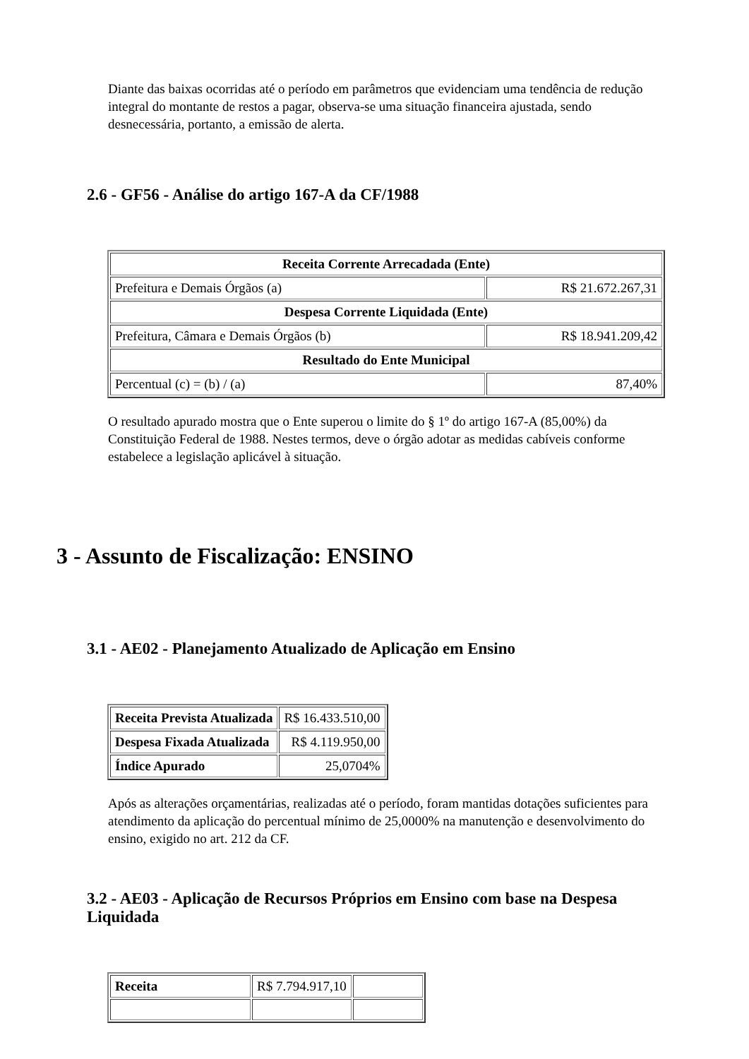Diante das baixas ocorridas até o período em parâmetros que evidenciam uma tendência de redução integral do montante de restos a pagar, observa-se uma situação financeira ajustada, sendo desnecessária, portanto, a emissão de alerta.
2.6 - GF56 - Análise do artigo 167-A da CF/1988
| Receita Corrente Arrecadada (Ente) | |
| Prefeitura e Demais Órgãos (a) | R$ 21.672.267,31 |
| Despesa Corrente Liquidada (Ente) | |
| Prefeitura, Câmara e Demais Órgãos (b) | R$ 18.941.209,42 |
| Resultado do Ente Municipal | |
| Percentual (c) = (b) / (a) | 87,40% |
O resultado apurado mostra que o Ente superou o limite do § 1º do artigo 167-A (85,00%) da Constituição Federal de 1988. Nestes termos, deve o órgão adotar as medidas cabíveis conforme estabelece a legislação aplicável à situação.
3 - Assunto de Fiscalização: ENSINO
3.1 - AE02 - Planejamento Atualizado de Aplicação em Ensino
| Receita Prevista Atualizada | R$ 16.433.510,00 |
| Despesa Fixada Atualizada | R$ 4.119.950,00 |
| Índice Apurado | 25,0704% |
Após as alterações orçamentárias, realizadas até o período, foram mantidas dotações suficientes para atendimento da aplicação do percentual mínimo de 25,0000% na manutenção e desenvolvimento do ensino, exigido no art. 212 da CF.
3.2 - AE03 - Aplicação de Recursos Próprios em Ensino com base na Despesa Liquidada
| Receita | R$ 7.794.917,10 | |